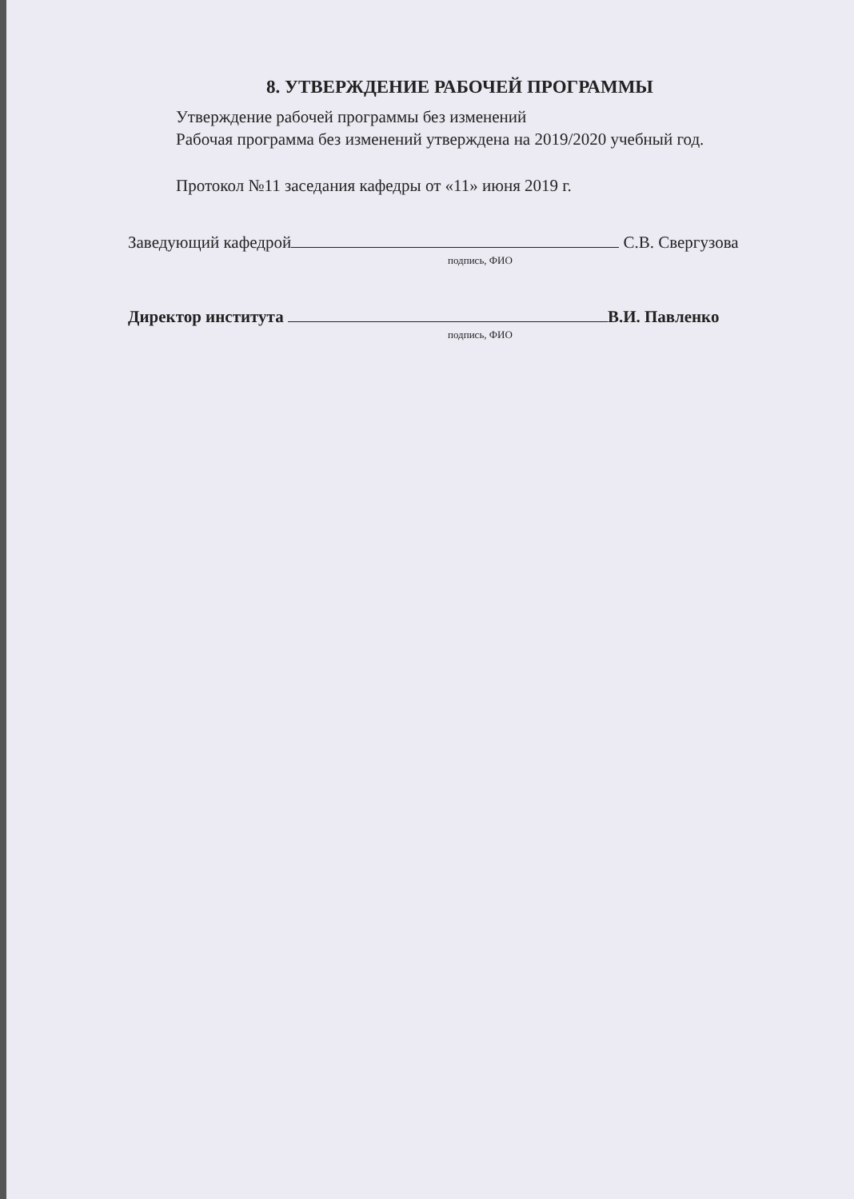8. УТВЕРЖДЕНИЕ РАБОЧЕЙ ПРОГРАММЫ
Утверждение рабочей программы без изменений
Рабочая программа без изменений утверждена на 2019/2020 учебный год.
Протокол №11 заседания кафедры от «11» июня 2019 г.
Заведующий кафедрой С.В. Свергузова
подпись, ФИО
Директор института В.И. Павленко
подпись, ФИО